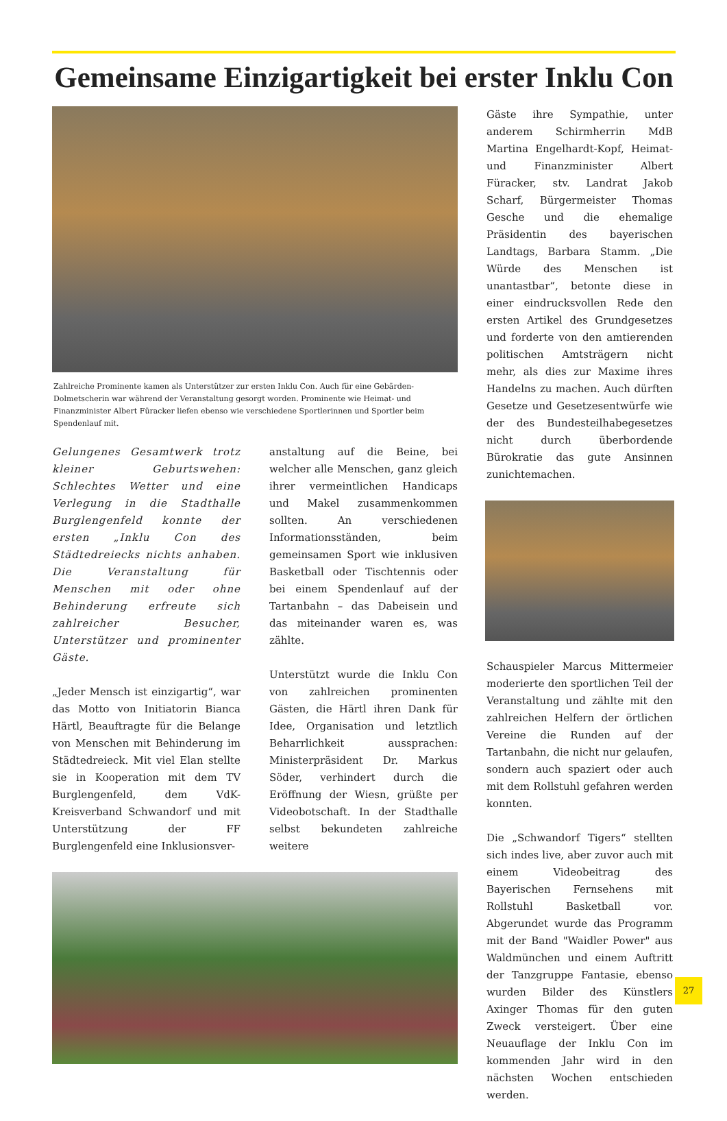Gemeinsame Einzigartigkeit bei erster Inklu Con
Zahlreiche Prominente kamen als Unterstützer zur ersten Inklu Con. Auch für eine Gebärden-Dolmetscherin war während der Veranstaltung gesorgt worden. Prominente wie Heimat- und Finanzminister Albert Füracker liefen ebenso wie verschiedene Sportlerinnen und Sportler beim Spendenlauf mit.
Gelungenes Gesamtwerk trotz kleiner Geburtswehen: Schlechtes Wetter und eine Verlegung in die Stadthalle Burglengenfeld konnte der ersten „Inklu Con des Städtedreiecks nichts anhaben. Die Veranstaltung für Menschen mit oder ohne Behinderung erfreute sich zahlreicher Besucher, Unterstützer und prominenter Gäste.
„Jeder Mensch ist einzigartig“, war das Motto von Initiatorin Bianca Härtl, Beauftragte für die Belange von Menschen mit Behinderung im Städtedreieck. Mit viel Elan stellte sie in Kooperation mit dem TV Burglengenfeld, dem VdK-Kreisverband Schwandorf und mit Unterstützung der FF Burglengenfeld eine Inklusionsver-
anstaltung auf die Beine, bei welcher alle Menschen, ganz gleich ihrer vermeintlichen Handicaps und Makel zusammenkommen sollten. An verschiedenen Informationsständen, beim gemeinsamen Sport wie inklusiven Basketball oder Tischtennis oder bei einem Spendenlauf auf der Tartanbahn – das Dabeisein und das miteinander waren es, was zählte.
Unterstützt wurde die Inklu Con von zahlreichen prominenten Gästen, die Härtl ihren Dank für Idee, Organisation und letztlich Beharrlichkeit aussprachen: Ministerpräsident Dr. Markus Söder, verhindert durch die Eröffnung der Wiesn, grüßte per Videobotschaft. In der Stadthalle selbst bekundeten zahlreiche weitere
Gäste ihre Sympathie, unter anderem Schirmherrin MdB Martina Engelhardt-Kopf, Heimat- und Finanzminister Albert Füracker, stv. Landrat Jakob Scharf, Bürgermeister Thomas Gesche und die ehemalige Präsidentin des bayerischen Landtags, Barbara Stamm. „Die Würde des Menschen ist unantastbar“, betonte diese in einer eindrucksvollen Rede den ersten Artikel des Grundgesetzes und forderte von den amtierenden politischen Amtsträgern nicht mehr, als dies zur Maxime ihres Handelns zu machen. Auch dürften Gesetze und Gesetzesentwürfe wie der des Bundesteilhabegesetzes nicht durch überbordende Bürokratie das gute Ansinnen zunichtemachen.
Schauspieler Marcus Mittermeier moderierte den sportlichen Teil der Veranstaltung und zählte mit den zahlreichen Helfern der örtlichen Vereine die Runden auf der Tartanbahn, die nicht nur gelaufen, sondern auch spaziert oder auch mit dem Rollstuhl gefahren werden konnten.
Die „Schwandorf Tigers“ stellten sich indes live, aber zuvor auch mit einem Videobeitrag des Bayerischen Fernsehens mit Rollstuhl Basketball vor. Abgerundet wurde das Programm mit der Band "Waidler Power" aus Waldmünchen und einem Auftritt der Tanzgruppe Fantasie, ebenso wurden Bilder des Künstlers Axinger Thomas für den guten Zweck versteigert. Über eine Neuauflage der Inklu Con im kommenden Jahr wird in den nächsten Wochen entschieden werden.
27